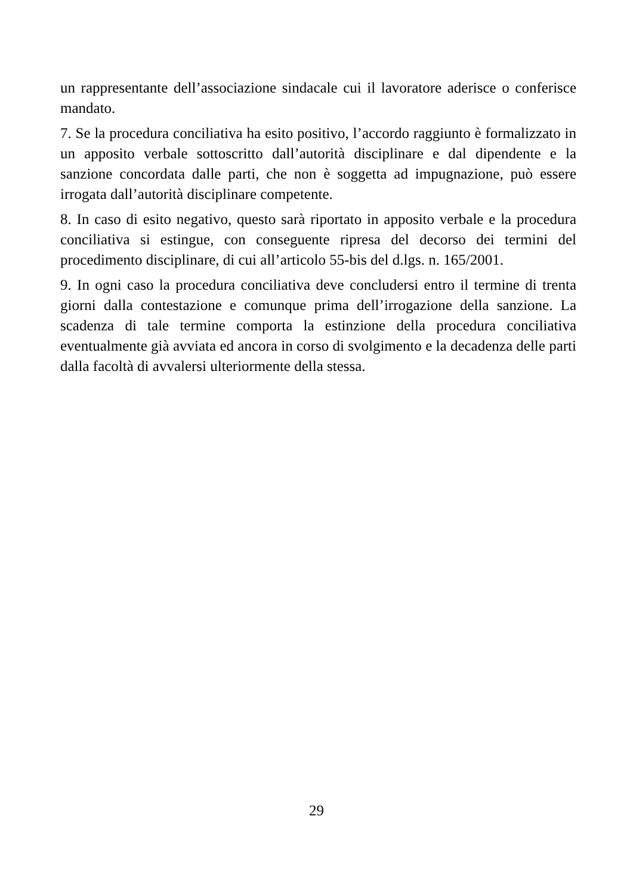un rappresentante dell’associazione sindacale cui il lavoratore aderisce o conferisce mandato.
7. Se la procedura conciliativa ha esito positivo, l’accordo raggiunto è formalizzato in un apposito verbale sottoscritto dall’autorità disciplinare e dal dipendente e la sanzione concordata dalle parti, che non è soggetta ad impugnazione, può essere irrogata dall’autorità disciplinare competente.
8. In caso di esito negativo, questo sarà riportato in apposito verbale e la procedura conciliativa si estingue, con conseguente ripresa del decorso dei termini del procedimento disciplinare, di cui all’articolo 55-bis del d.lgs. n. 165/2001.
9. In ogni caso la procedura conciliativa deve concludersi entro il termine di trenta giorni dalla contestazione e comunque prima dell’irrogazione della sanzione. La scadenza di tale termine comporta la estinzione della procedura conciliativa eventualmente già avviata ed ancora in corso di svolgimento e la decadenza delle parti dalla facoltà di avvalersi ulteriormente della stessa.
29